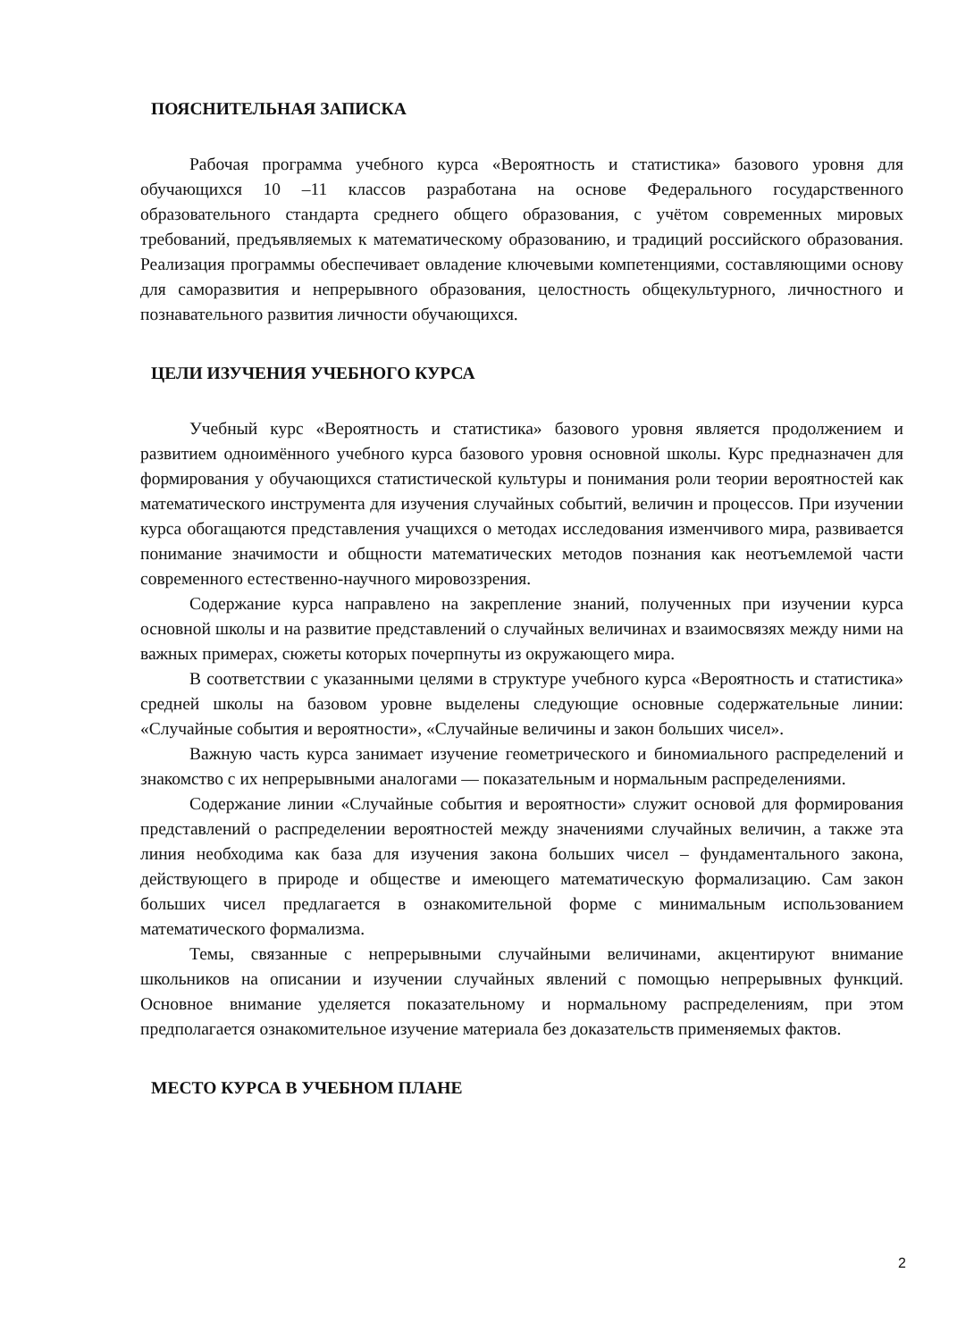ПОЯСНИТЕЛЬНАЯ ЗАПИСКА
Рабочая программа учебного курса «Вероятность и статистика» базового уровня для обучающихся 10 –11 классов разработана на основе Федерального государственного образовательного стандарта среднего общего образования, с учётом современных мировых требований, предъявляемых к математическому образованию, и традиций российского образования. Реализация программы обеспечивает овладение ключевыми компетенциями, составляющими основу для саморазвития и непрерывного образования, целостность общекультурного, личностного и познавательного развития личности обучающихся.
ЦЕЛИ ИЗУЧЕНИЯ УЧЕБНОГО КУРСА
Учебный курс «Вероятность и статистика» базового уровня является продолжением и развитием одноимённого учебного курса базового уровня основной школы. Курс предназначен для формирования у обучающихся статистической культуры и понимания роли теории вероятностей как математического инструмента для изучения случайных событий, величин и процессов. При изучении курса обогащаются представления учащихся о методах исследования изменчивого мира, развивается понимание значимости и общности математических методов познания как неотъемлемой части современного естественно-научного мировоззрения.
Содержание курса направлено на закрепление знаний, полученных при изучении курса основной школы и на развитие представлений о случайных величинах и взаимосвязях между ними на важных примерах, сюжеты которых почерпнуты из окружающего мира.
В соответствии с указанными целями в структуре учебного курса «Вероятность и статистика» средней школы на базовом уровне выделены следующие основные содержательные линии: «Случайные события и вероятности», «Случайные величины и закон больших чисел».
Важную часть курса занимает изучение геометрического и биномиального распределений и знакомство с их непрерывными аналогами — показательным и нормальным распределениями.
Содержание линии «Случайные события и вероятности» служит основой для формирования представлений о распределении вероятностей между значениями случайных величин, а также эта линия необходима как база для изучения закона больших чисел – фундаментального закона, действующего в природе и обществе и имеющего математическую формализацию. Сам закон больших чисел предлагается в ознакомительной форме с минимальным использованием математического формализма.
Темы, связанные с непрерывными случайными величинами, акцентируют внимание школьников на описании и изучении случайных явлений с помощью непрерывных функций. Основное внимание уделяется показательному и нормальному распределениям, при этом предполагается ознакомительное изучение материала без доказательств применяемых фактов.
МЕСТО КУРСА В УЧЕБНОМ ПЛАНЕ
2